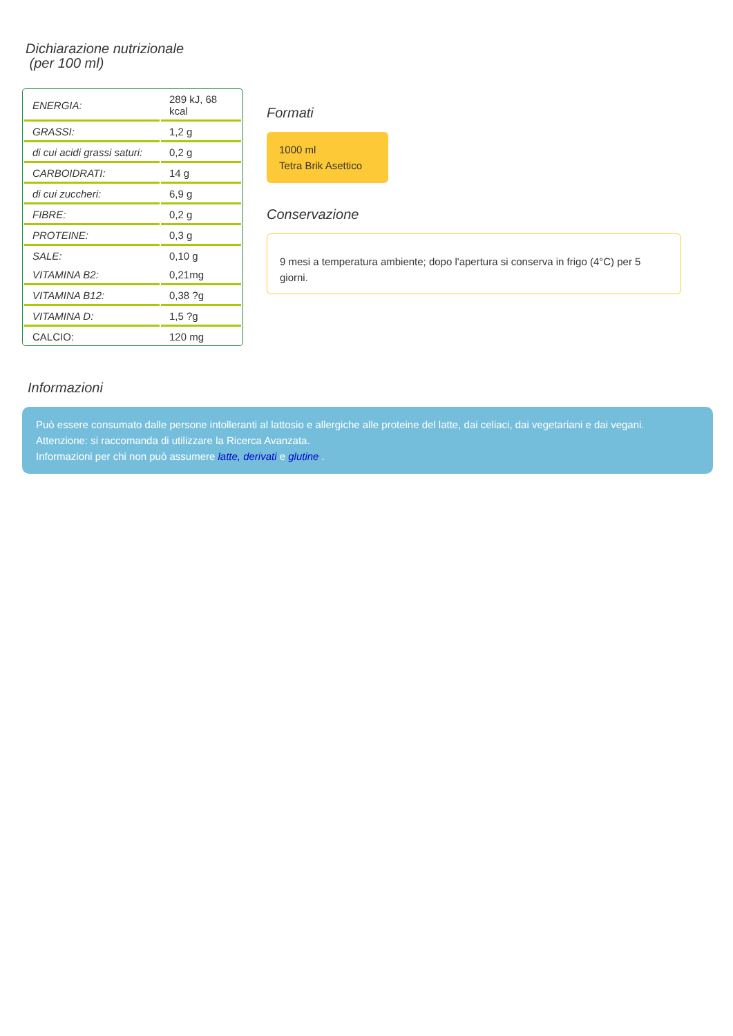Dichiarazione nutrizionale
(per 100 ml)
| ENERGIA: | 289 kJ, 68 kcal |
| GRASSI: | 1,2 g |
| di cui acidi grassi saturi: | 0,2 g |
| CARBOIDRATI: | 14 g |
| di cui zuccheri: | 6,9 g |
| FIBRE: | 0,2 g |
| PROTEINE: | 0,3 g |
| SALE: | 0,10 g |
| VITAMINA B2: | 0,21mg |
| VITAMINA B12: | 0,38 ?g |
| VITAMINA D: | 1,5 ?g |
| CALCIO: | 120 mg |
Formati
1000 ml
Tetra Brik Asettico
Conservazione
9 mesi a temperatura ambiente; dopo l'apertura si conserva in frigo (4°C) per 5 giorni.
Informazioni
Può essere consumato dalle persone intolleranti al lattosio e allergiche alle proteine del latte, dai celiaci, dai vegetariani e dai vegani.
Attenzione: si raccomanda di utilizzare la Ricerca Avanzata.
Informazioni per chi non può assumere latte, derivati e glutine .